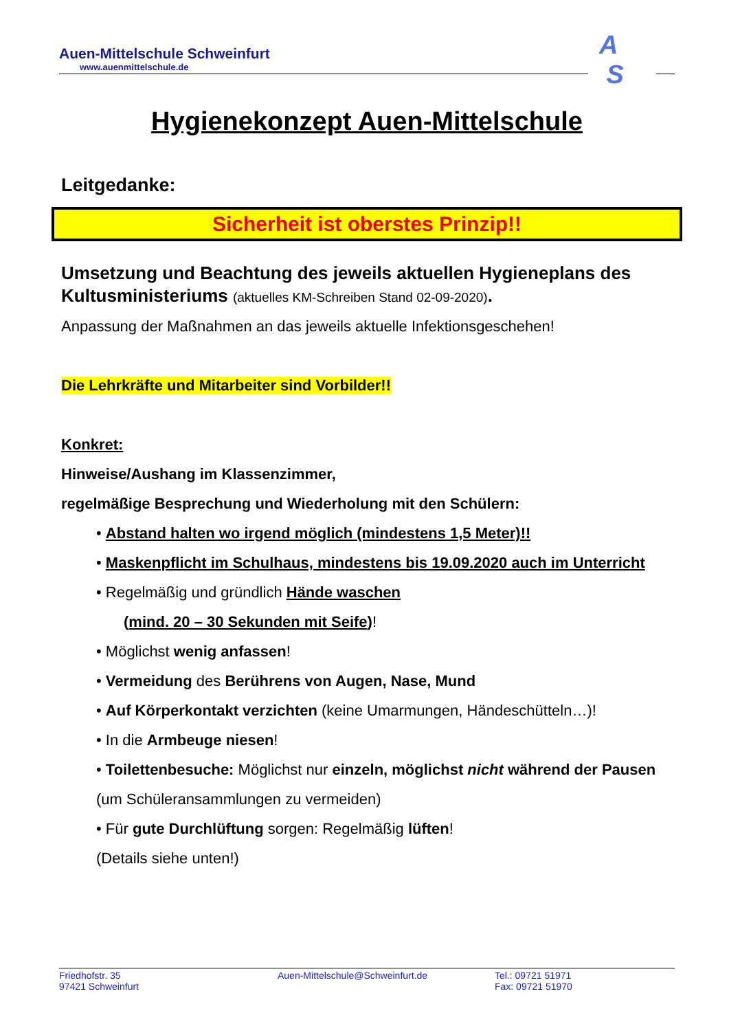Auen-Mittelschule Schweinfurt
www.auenmittelschule.de
A
S
Hygienekonzept Auen-Mittelschule
Leitgedanke:
Sicherheit ist oberstes Prinzip!!
Umsetzung und Beachtung des jeweils aktuellen Hygieneplans des Kultusministeriums (aktuelles KM-Schreiben Stand 02-09-2020).
Anpassung der Maßnahmen an das jeweils aktuelle Infektionsgeschehen!
Die Lehrkräfte und Mitarbeiter sind Vorbilder!!
Konkret:
Hinweise/Aushang im Klassenzimmer,
regelmäßige Besprechung und Wiederholung mit den Schülern:
• Abstand halten wo irgend möglich (mindestens 1,5 Meter)!!
• Maskenpflicht im Schulhaus, mindestens bis 19.09.2020 auch im Unterricht
• Regelmäßig und gründlich Hände waschen
(mind. 20 – 30 Sekunden mit Seife)!
• Möglichst wenig anfassen!
• Vermeidung des Berührens von Augen, Nase, Mund
• Auf Körperkontakt verzichten (keine Umarmungen, Händeschütteln…)!
• In die Armbeuge niesen!
• Toilettenbesuche: Möglichst nur einzeln, möglichst nicht während der Pausen (um Schüleransammlungen zu vermeiden)
• Für gute Durchlüftung sorgen: Regelmäßig lüften!
(Details siehe unten!)
Friedhofstr. 35
97421 Schweinfurt
Auen-Mittelschule@Schweinfurt.de Tel.: 09721 51971
Fax: 09721 51970